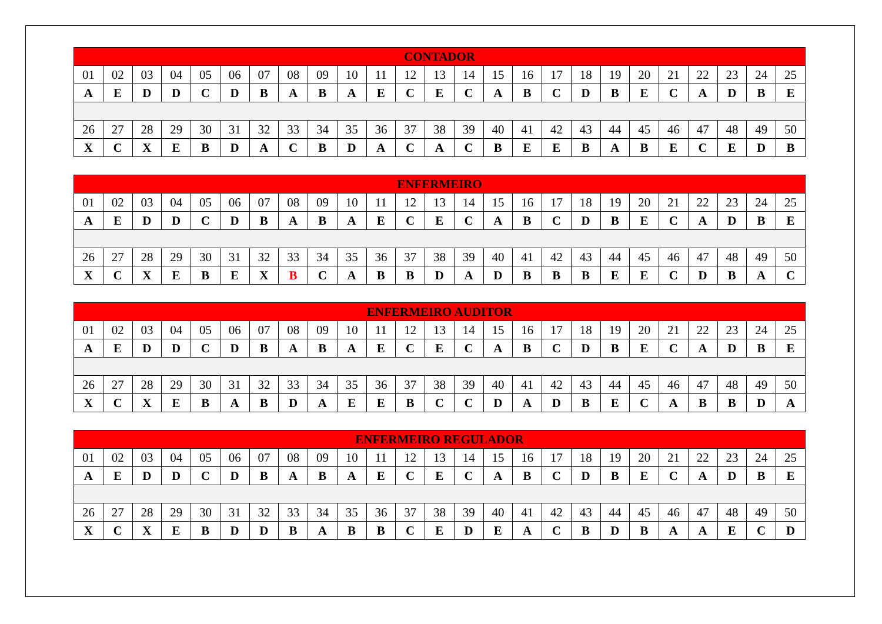| CONTADOR | | | | | | | | | | | | | | | | | | | | | | | | |
| --- | --- | --- | --- | --- | --- | --- | --- | --- | --- | --- | --- | --- | --- | --- | --- | --- | --- | --- | --- | --- | --- | --- | --- | --- |
| 01 | 02 | 03 | 04 | 05 | 06 | 07 | 08 | 09 | 10 | 11 | 12 | 13 | 14 | 15 | 16 | 17 | 18 | 19 | 20 | 21 | 22 | 23 | 24 | 25 |
| A | E | D | D | C | D | B | A | B | A | E | C | E | C | A | B | C | D | B | E | C | A | D | B | E |
| 26 | 27 | 28 | 29 | 30 | 31 | 32 | 33 | 34 | 35 | 36 | 37 | 38 | 39 | 40 | 41 | 42 | 43 | 44 | 45 | 46 | 47 | 48 | 49 | 50 |
| X | C | X | E | B | D | A | C | B | D | A | C | A | C | B | E | E | B | A | B | E | C | E | D | B |
| ENFERMEIRO | | | | | | | | | | | | | | | | | | | | | | | | |
| --- | --- | --- | --- | --- | --- | --- | --- | --- | --- | --- | --- | --- | --- | --- | --- | --- | --- | --- | --- | --- | --- | --- | --- | --- |
| 01 | 02 | 03 | 04 | 05 | 06 | 07 | 08 | 09 | 10 | 11 | 12 | 13 | 14 | 15 | 16 | 17 | 18 | 19 | 20 | 21 | 22 | 23 | 24 | 25 |
| A | E | D | D | C | D | B | A | B | A | E | C | E | C | A | B | C | D | B | E | C | A | D | B | E |
| 26 | 27 | 28 | 29 | 30 | 31 | 32 | 33 | 34 | 35 | 36 | 37 | 38 | 39 | 40 | 41 | 42 | 43 | 44 | 45 | 46 | 47 | 48 | 49 | 50 |
| X | C | X | E | B | E | X | B | C | A | B | B | D | A | D | B | B | B | E | E | C | D | B | A | C |
| ENFERMEIRO AUDITOR | | | | | | | | | | | | | | | | | | | | | | | | |
| --- | --- | --- | --- | --- | --- | --- | --- | --- | --- | --- | --- | --- | --- | --- | --- | --- | --- | --- | --- | --- | --- | --- | --- | --- |
| 01 | 02 | 03 | 04 | 05 | 06 | 07 | 08 | 09 | 10 | 11 | 12 | 13 | 14 | 15 | 16 | 17 | 18 | 19 | 20 | 21 | 22 | 23 | 24 | 25 |
| A | E | D | D | C | D | B | A | B | A | E | C | E | C | A | B | C | D | B | E | C | A | D | B | E |
| 26 | 27 | 28 | 29 | 30 | 31 | 32 | 33 | 34 | 35 | 36 | 37 | 38 | 39 | 40 | 41 | 42 | 43 | 44 | 45 | 46 | 47 | 48 | 49 | 50 |
| X | C | X | E | B | A | B | D | A | E | E | B | C | C | D | A | D | B | E | C | A | B | B | D | A |
| ENFERMEIRO REGULADOR | | | | | | | | | | | | | | | | | | | | | | | | |
| --- | --- | --- | --- | --- | --- | --- | --- | --- | --- | --- | --- | --- | --- | --- | --- | --- | --- | --- | --- | --- | --- | --- | --- | --- |
| 01 | 02 | 03 | 04 | 05 | 06 | 07 | 08 | 09 | 10 | 11 | 12 | 13 | 14 | 15 | 16 | 17 | 18 | 19 | 20 | 21 | 22 | 23 | 24 | 25 |
| A | E | D | D | C | D | B | A | B | A | E | C | E | C | A | B | C | D | B | E | C | A | D | B | E |
| 26 | 27 | 28 | 29 | 30 | 31 | 32 | 33 | 34 | 35 | 36 | 37 | 38 | 39 | 40 | 41 | 42 | 43 | 44 | 45 | 46 | 47 | 48 | 49 | 50 |
| X | C | X | E | B | D | D | B | A | B | B | C | E | D | E | A | C | B | D | B | A | A | E | C | D |